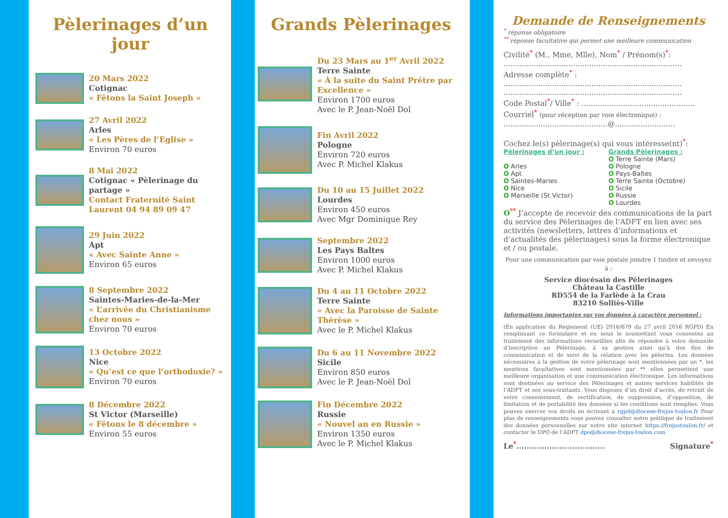Pèlerinages d’un jour
20 Mars 2022
Cotignac
« Fêtons la Saint Joseph »
27 Avril 2022
Arles
« Les Pères de l’Eglise »
Environ 70 euros
8 Mai 2022
Cotignac « Pèlerinage du partage »
Contact Fraternité Saint Laurent 04 94 89 09 47
29 Juin 2022
Apt
« Avec Sainte Anne »
Environ 65 euros
8 Septembre 2022
Saintes-Maries-de-la-Mer
« L’arrivée du Christianisme chez nous »
Environ 70 euros
13 Octobre 2022
Nice
« Qu’est ce que l’orthodoxie? »
Environ 70 euros
8 Décembre 2022
St Victor (Marseille)
« Fêtons le 8 décembre »
Environ 55 euros
Grands Pèlerinages
Du 23 Mars au 1<sup>er</sup> Avril 2022
Terre Sainte
« À la suite du Saint Prêtre par Excellence »
Environ 1700 euros
Avec le P. Jean-Noël Dol
Fin Avril 2022
Pologne
Environ 720 euros
Avec P. Michel Klakus
Du 10 au 15 Juillet 2022
Lourdes
Environ 450 euros
Avec Mgr Dominique Rey
Septembre 2022
Les Pays Baltes
Environ 1000 euros
Avec P. Michel Klakus
Du 4 au 11 Octobre 2022
Terre Sainte
« Avec la Paroisse de Sainte Thèrèse »
Avec le P. Michel Klakus
Du 6 au 11 Novembre 2022
Sicile
Environ 850 euros
Avec le P. Jean-Noël Dol
Fin Décembre 2022
Russie
« Nouvel an en Russie »
Environ 1350 euros
Avec le P. Michel Klakus
Demande de Renseignements
<sup>*</sup> réponse obligatoire
<sup>**</sup> réponse facultative qui permet une meilleure communication
Civilité<sup>*</sup> (M., Mme, Mlle), Nom<sup>*</sup> / Prénom(s)<sup>*</sup>:
.............................................................................
Adresse complète<sup>*</sup> :
.............................................................................
.............................................................................
Code Postal<sup>*</sup>/ Ville<sup>*</sup> : .................................................
Courriel<sup>*</sup> (pour réception par voie électronique) :
.............................................@..........................
Cochez le(s) pèlerinage(s) qui vous intéresse(nt)<sup>*</sup>:
Pèlerinages d’un jour :
O Arles
O Apt
O Saintes-Maries
O Nice
O Marseille (St Victor)
Grands Pèlerinages :
O Terre Sainte (Mars)
O Pologne
O Pays-Baltes
O Terre Sainte (Octobre)
O Sicile
O Russie
O Lourdes
O<sup>**</sup> J’accepte de recevoir des communications de la part du service des Pèlerinages de l’ADFT en lien avec ses activités (newsletters, lettres d’informations et d’actualités des pèlerinages) sous la forme électronique et / ou postale.
Pour une communication par voie postale joindre 1 timbre et envoyez à :
Service diocésain des Pèlerinages
Château la Castille
RD554 de la Farlède à la Crau
83210 Solliès-Ville
Informations importantes sur vos données à caractère personnel :
(En application du Règlement (UE) 2016/679 du 27 avril 2016 RGPD) En remplissant ce formulaire et en nous le soumettant vous consentez au traitement des informations recueillies afin de répondre à votre demande d’inscription au Pèlerinage, à sa gestion ainsi qu’à des fins de communication et de suivi de la relation avec les pèlerins. Les données nécessaires à la gestion de votre pèlerinage sont mentionnées par un *, les mentions facultatives sont mentionnées par ** elles permettent une meilleure organisation et une communication électronique. Les informations sont destinées au service des Pèlerinages et autres services habilités de l’ADFT et ses sous-traitants. Vous disposez d’un droit d’accès, de retrait de votre consentement, de rectification, de suppression, d’opposition, de limitation et de portabilité des données si les conditions sont remplies. Vous pouvez exercer vos droits en écrivant à rgpd@diocese-frejus-toulon.fr Pour plus de renseignements vous pouvez consulter notre politique de traitement des données personnelles sur notre site internet https://frejustoulon.fr/ et contacter le DPO de l’ADFT dpo@diocese-frejus-toulon.com
Le<sup>*</sup>................................... Signature<sup>*</sup>